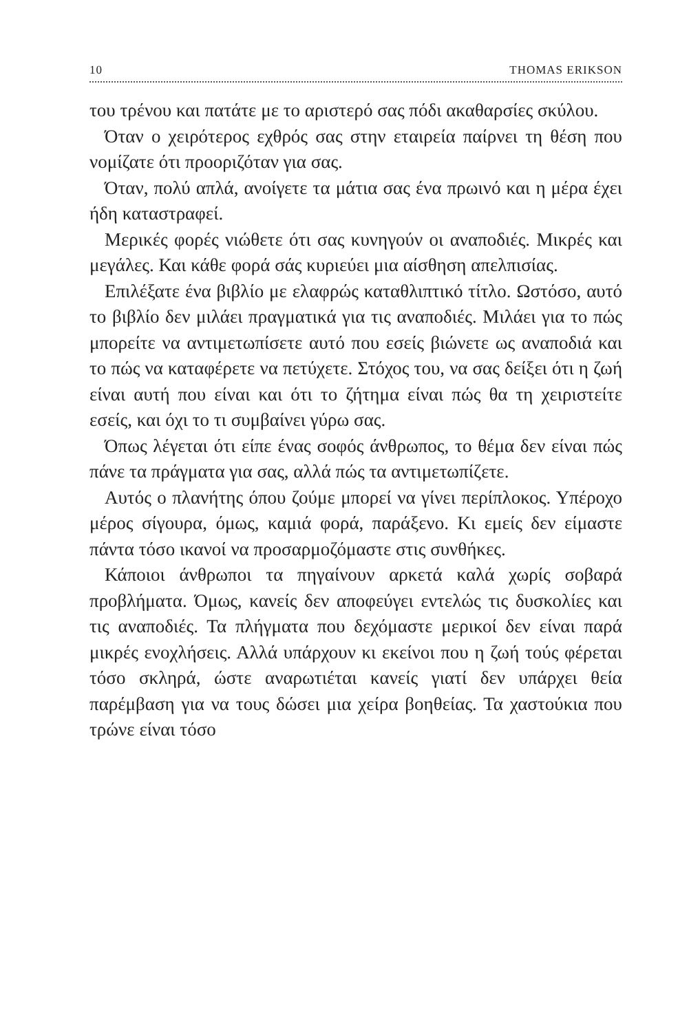10 THOMAS ERIKSON
του τρένου και πατάτε με το αριστερό σας πόδι ακαθαρσίες σκύλου.
Όταν ο χειρότερος εχθρός σας στην εταιρεία παίρνει τη θέση που νομίζατε ότι προοριζόταν για σας.
Όταν, πολύ απλά, ανοίγετε τα μάτια σας ένα πρωινό και η μέρα έχει ήδη καταστραφεί.
Μερικές φορές νιώθετε ότι σας κυνηγούν οι αναποδιές. Μικρές και μεγάλες. Και κάθε φορά σάς κυριεύει μια αίσθηση απελπισίας.
Επιλέξατε ένα βιβλίο με ελαφρώς καταθλιπτικό τίτλο. Ωστόσο, αυτό το βιβλίο δεν μιλάει πραγματικά για τις αναποδιές. Μιλάει για το πώς μπορείτε να αντιμετωπίσετε αυτό που εσείς βιώνετε ως αναποδιά και το πώς να καταφέρετε να πετύχετε. Στόχος του, να σας δείξει ότι η ζωή είναι αυτή που είναι και ότι το ζήτημα είναι πώς θα τη χειριστείτε εσείς, και όχι το τι συμβαίνει γύρω σας.
Όπως λέγεται ότι είπε ένας σοφός άνθρωπος, το θέμα δεν είναι πώς πάνε τα πράγματα για σας, αλλά πώς τα αντιμετωπίζετε.
Αυτός ο πλανήτης όπου ζούμε μπορεί να γίνει περίπλοκος. Υπέροχο μέρος σίγουρα, όμως, καμιά φορά, παράξενο. Κι εμείς δεν είμαστε πάντα τόσο ικανοί να προσαρμοζόμαστε στις συνθήκες.
Κάποιοι άνθρωποι τα πηγαίνουν αρκετά καλά χωρίς σοβαρά προβλήματα. Όμως, κανείς δεν αποφεύγει εντελώς τις δυσκολίες και τις αναποδιές. Τα πλήγματα που δεχόμαστε μερικοί δεν είναι παρά μικρές ενοχλήσεις. Αλλά υπάρχουν κι εκείνοι που η ζωή τούς φέρεται τόσο σκληρά, ώστε αναρωτιέται κανείς γιατί δεν υπάρχει θεία παρέμβαση για να τους δώσει μια χείρα βοηθείας. Τα χαστούκια που τρώνε είναι τόσο